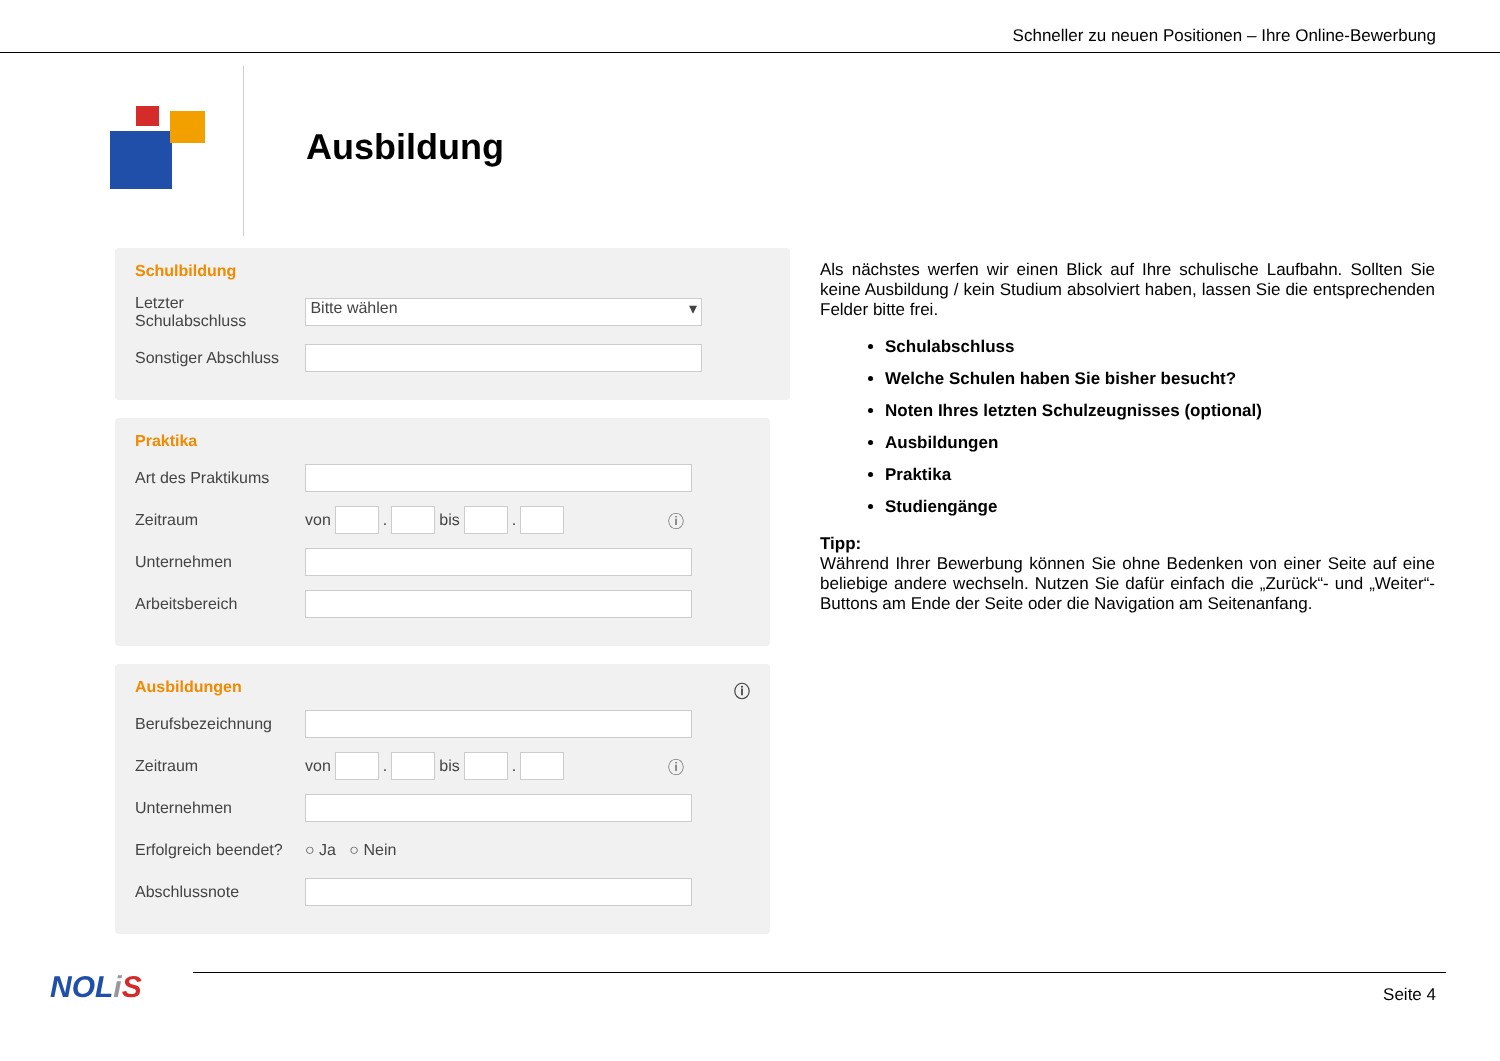Schneller zu neuen Positionen – Ihre Online-Bewerbung
Ausbildung
Schulbildung
Letzter
Schulabschluss
Bitte wählen ▾
Sonstiger Abschluss
Praktika
Art des Praktikums
Zeitraum
von . bis . ⓘ
Unternehmen
Arbeitsbereich
Ausbildungen ⓘ
Berufsbezeichnung
Zeitraum
von . bis . ⓘ
Unternehmen
Erfolgreich beendet?
○ Ja ○ Nein
Abschlussnote
Als nächstes werfen wir einen Blick auf Ihre schulische Laufbahn. Sollten Sie keine Ausbildung / kein Studium absolviert haben, lassen Sie die entsprechenden Felder bitte frei.
Schulabschluss
Welche Schulen haben Sie bisher besucht?
Noten Ihres letzten Schulzeugnisses (optional)
Ausbildungen
Praktika
Studiengänge
Tipp:
Während Ihrer Bewerbung können Sie ohne Bedenken von einer Seite auf eine beliebige andere wechseln. Nutzen Sie dafür einfach die „Zurück“- und „Weiter“-Buttons am Ende der Seite oder die Navigation am Seitenanfang.
NOLiS Seite 4